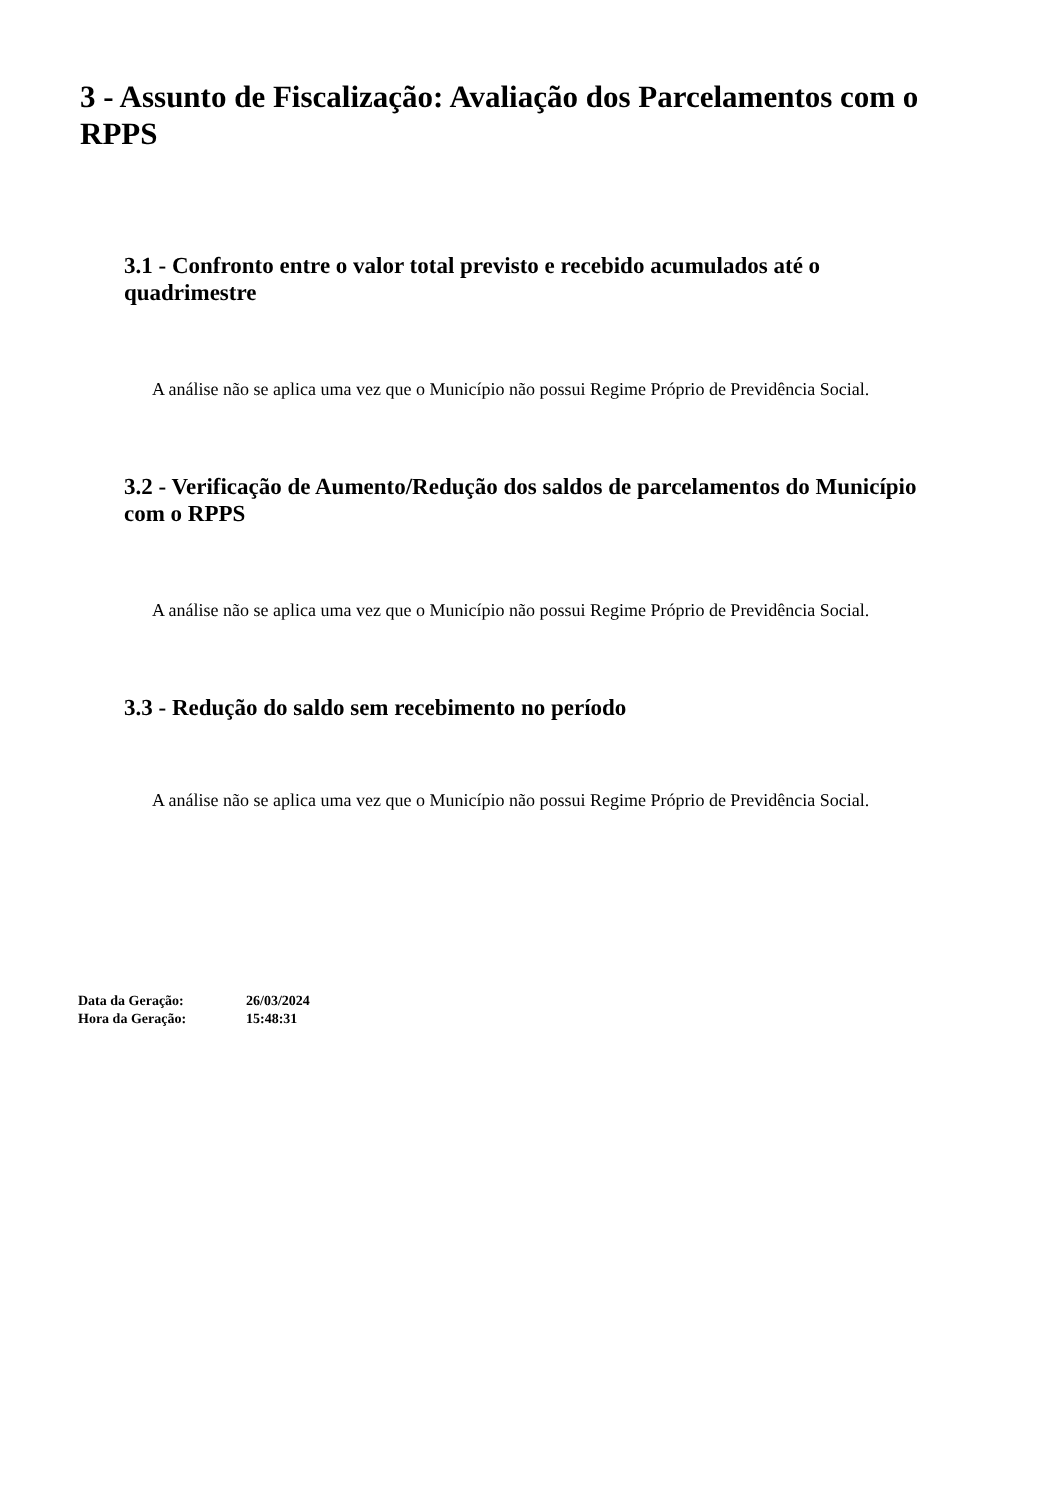3 - Assunto de Fiscalização: Avaliação dos Parcelamentos com o RPPS
3.1 - Confronto entre o valor total previsto e recebido acumulados até o quadrimestre
A análise não se aplica uma vez que o Município não possui Regime Próprio de Previdência Social.
3.2 - Verificação de Aumento/Redução dos saldos de parcelamentos do Município com o RPPS
A análise não se aplica uma vez que o Município não possui Regime Próprio de Previdência Social.
3.3 - Redução do saldo sem recebimento no período
A análise não se aplica uma vez que o Município não possui Regime Próprio de Previdência Social.
| Data da Geração: | 26/03/2024 |
| Hora da Geração: | 15:48:31 |